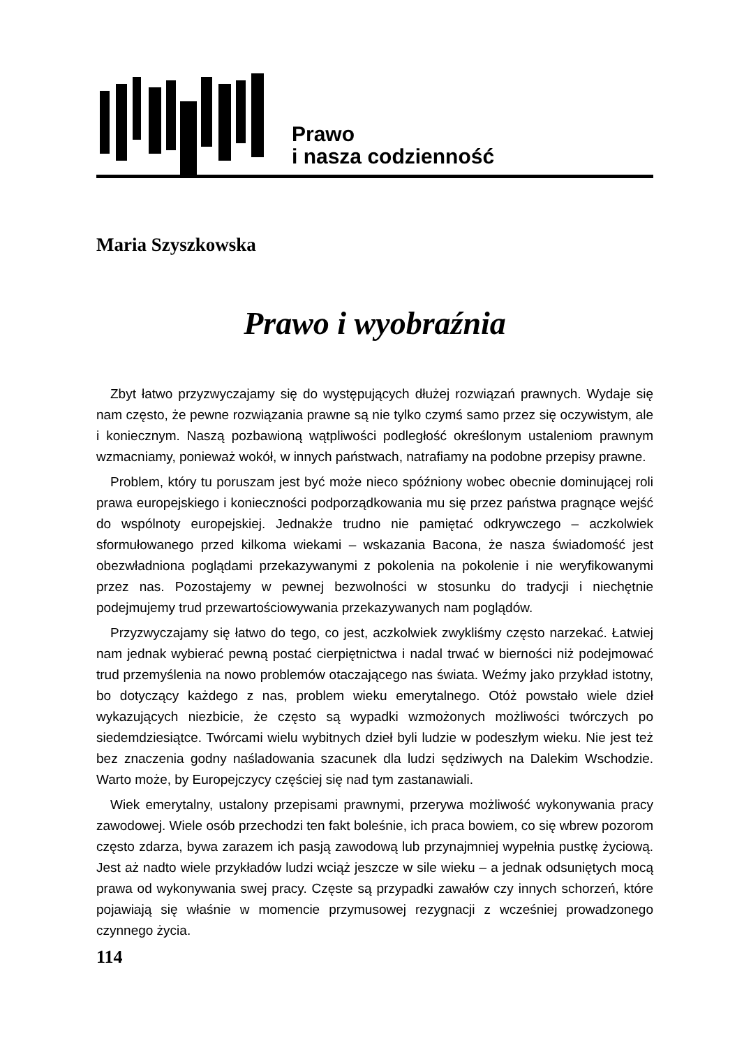Prawo
i nasza codzienność
Maria Szyszkowska
Prawo i wyobraźnia
Zbyt łatwo przyzwyczajamy się do występujących dłużej rozwiązań prawnych. Wydaje się nam często, że pewne rozwiązania prawne są nie tylko czymś samo przez się oczywistym, ale i koniecznym. Naszą pozbawioną wątpliwości podległość określonym ustaleniom prawnym wzmacniamy, ponieważ wokół, w innych państwach, natrafiamy na podobne przepisy prawne.
Problem, który tu poruszam jest być może nieco spóźniony wobec obecnie dominującej roli prawa europejskiego i konieczności podporządkowania mu się przez państwa pragnące wejść do wspólnoty europejskiej. Jednakże trudno nie pamiętać odkrywczego – aczkolwiek sformułowanego przed kilkoma wiekami – wskazania Bacona, że nasza świadomość jest obezwładniona poglądami przekazywanymi z pokolenia na pokolenie i nie weryfikowanymi przez nas. Pozostajemy w pewnej bezwolności w stosunku do tradycji i niechętnie podejmujemy trud przewartościowywania przekazywanych nam poglądów.
Przyzwyczajamy się łatwo do tego, co jest, aczkolwiek zwykliśmy często narzekać. Łatwiej nam jednak wybierać pewną postać cierpiętnictwa i nadal trwać w bierności niż podejmować trud przemyślenia na nowo problemów otaczającego nas świata. Weźmy jako przykład istotny, bo dotyczący każdego z nas, problem wieku emerytalnego. Otóż powstało wiele dzieł wykazujących niezbicie, że często są wypadki wzmożonych możliwości twórczych po siedemdziesiątce. Twórcami wielu wybitnych dzieł byli ludzie w podeszłym wieku. Nie jest też bez znaczenia godny naśladowania szacunek dla ludzi sędziwych na Dalekim Wschodzie. Warto może, by Europejczycy częściej się nad tym zastanawiali.
Wiek emerytalny, ustalony przepisami prawnymi, przerywa możliwość wykonywania pracy zawodowej. Wiele osób przechodzi ten fakt boleśnie, ich praca bowiem, co się wbrew pozorom często zdarza, bywa zarazem ich pasją zawodową lub przynajmniej wypełnia pustkę życiową. Jest aż nadto wiele przykładów ludzi wciąż jeszcze w sile wieku – a jednak odsuniętych mocą prawa od wykonywania swej pracy. Częste są przypadki zawałów czy innych schorzeń, które pojawiają się właśnie w momencie przymusowej rezygnacji z wcześniej prowadzonego czynnego życia.
114